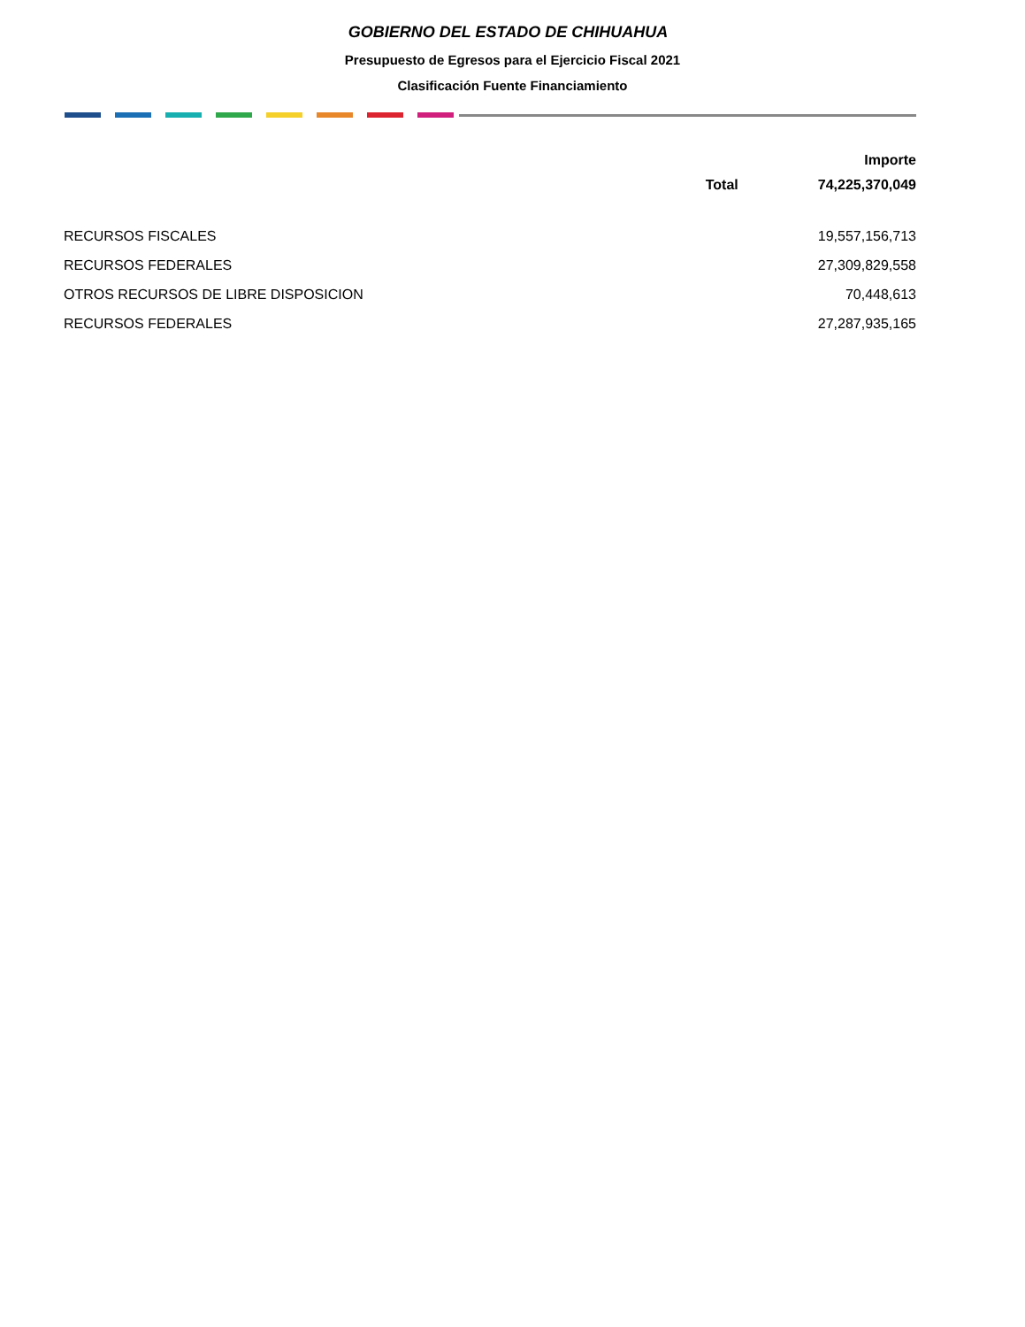GOBIERNO DEL ESTADO DE CHIHUAHUA
Presupuesto de Egresos para el Ejercicio Fiscal 2021
Clasificación Fuente Financiamiento
| | | Importe |
| --- | --- | --- |
| | Total | 74,225,370,049 |
| RECURSOS FISCALES | | 19,557,156,713 |
| RECURSOS FEDERALES | | 27,309,829,558 |
| OTROS RECURSOS DE LIBRE DISPOSICION | | 70,448,613 |
| RECURSOS FEDERALES | | 27,287,935,165 |